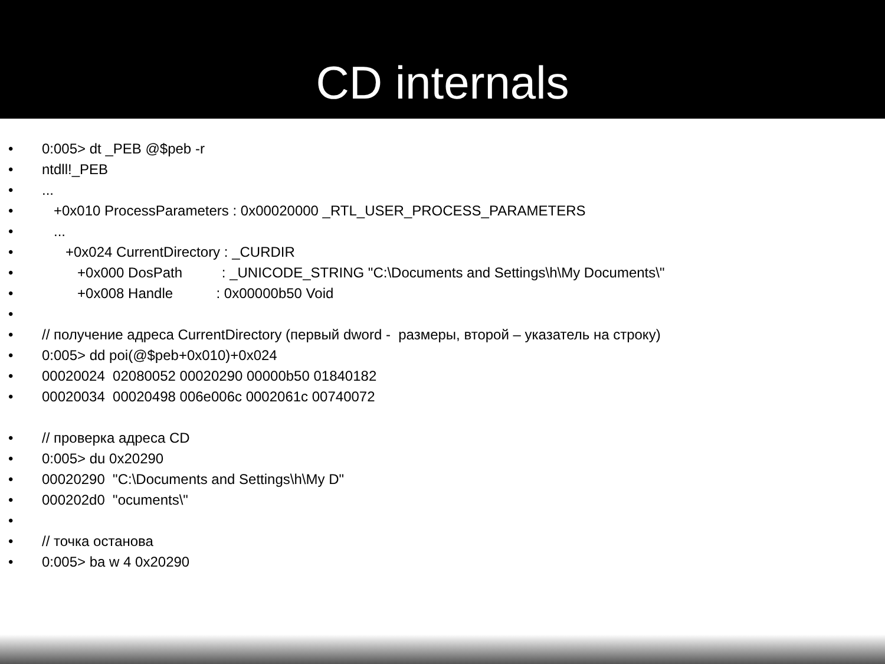CD internals
• 0:005> dt _PEB @$peb -r
• ntdll!_PEB
•...
• +0x010 ProcessParameters : 0x00020000 _RTL_USER_PROCESS_PARAMETERS
• ...
• +0x024 CurrentDirectory : _CURDIR
• +0x000 DosPath : _UNICODE_STRING "C:\Documents and Settings\h\My Documents\"
• +0x008 Handle : 0x00000b50 Void
•
• // получение адреса CurrentDirectory (первый dword - размеры, второй – указатель на строку)
• 0:005> dd poi(@$peb+0x010)+0x024
• 00020024 02080052 00020290 00000b50 01840182
• 00020034 00020498 006e006c 0002061c 00740072
• // проверка адреса CD
• 0:005> du 0x20290
• 00020290 "C:\Documents and Settings\h\My D"
• 000202d0 "ocuments\"
•
• // точка останова
• 0:005> ba w 4 0x20290